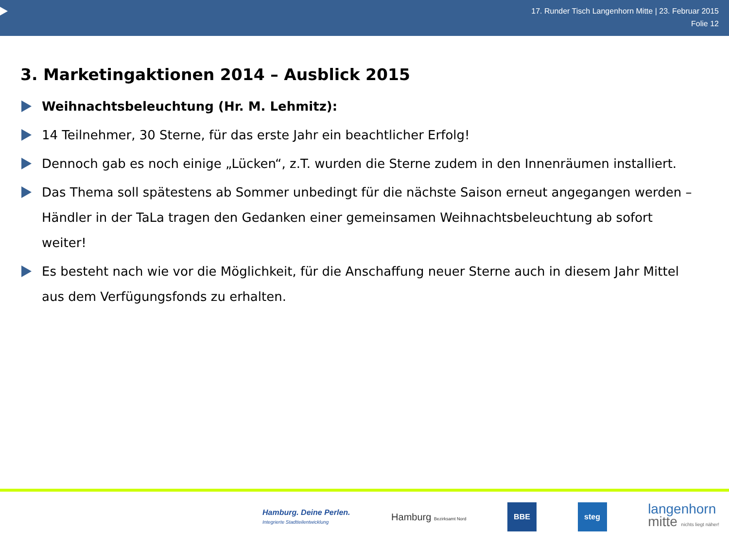17. Runder Tisch Langenhorn Mitte | 23. Februar 2015
Folie 12
3. Marketingaktionen 2014 – Ausblick 2015
Weihnachtsbeleuchtung (Hr. M. Lehmitz):
14 Teilnehmer, 30 Sterne, für das erste Jahr ein beachtlicher Erfolg!
Dennoch gab es noch einige „Lücken“, z.T. wurden die Sterne zudem in den Innenräumen installiert.
Das Thema soll spätestens ab Sommer unbedingt für die nächste Saison erneut angegangen werden – Händler in der TaLa tragen den Gedanken einer gemeinsamen Weihnachtsbeleuchtung ab sofort weiter!
Es besteht nach wie vor die Möglichkeit, für die Anschaffung neuer Sterne auch in diesem Jahr Mittel aus dem Verfügungsfonds zu erhalten.
Hamburg. Deine Perlen.
Integrierte Stadtteilentwicklung
Hamburg Bezirksamt Nord
BBE steg
langenhorn
mitte nichts liegt näher!